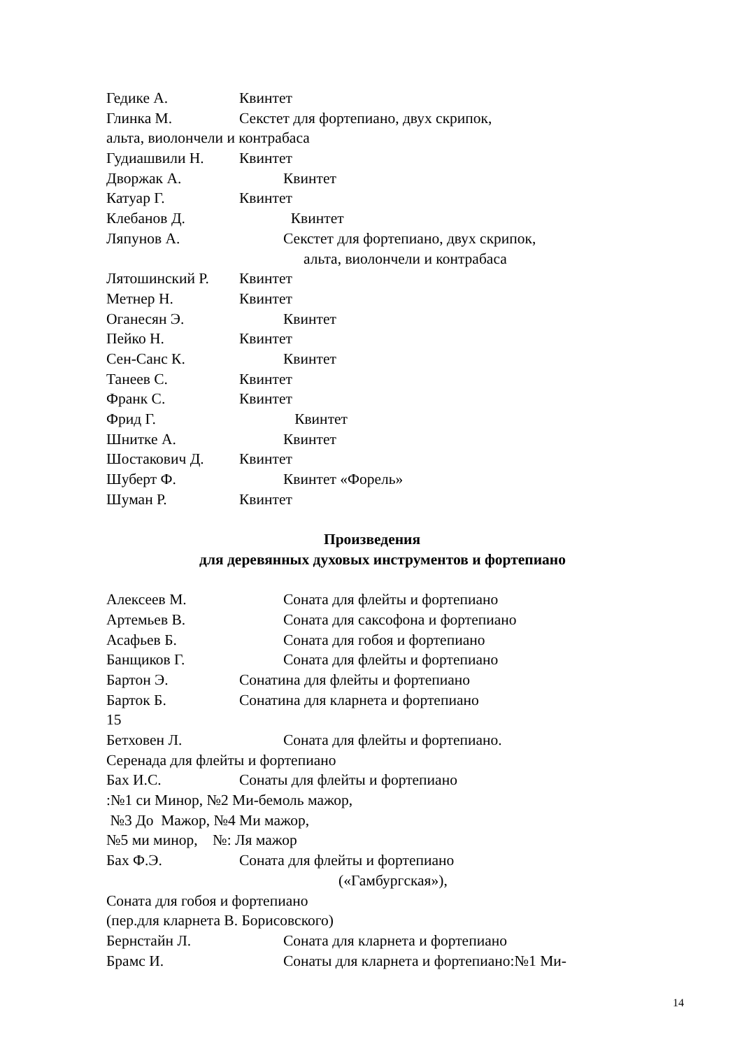Гедике А. Квинтет
Глинка М. Секстет для фортепиано, двух скрипок,
альта, виолончели и контрабаса
Гудиашвили Н. Квинтет
Дворжак А. Квинтет
Катуар Г. Квинтет
Клебанов Д. Квинтет
Ляпунов А. Секстет для фортепиано, двух скрипок,
альта, виолончели и контрабаса
Лятошинский Р. Квинтет
Метнер Н. Квинтет
Оганесян Э. Квинтет
Пейко Н. Квинтет
Сен-Санс К. Квинтет
Танеев С. Квинтет
Франк С. Квинтет
Фрид Г. Квинтет
Шнитке А. Квинтет
Шостакович Д. Квинтет
Шуберт Ф. Квинтет «Форель»
Шуман Р. Квинтет
Произведения
для деревянных духовых инструментов и фортепиано
Алексеев М. Соната для флейты и фортепиано
Артемьев В. Соната для саксофона и фортепиано
Асафьев Б. Соната для гобоя и фортепиано
Банщиков Г. Соната для флейты и фортепиано
Бартон Э. Сонатина для флейты и фортепиано
Барток Б. Сонатина для кларнета и фортепиано
15
Бетховен Л. Соната для флейты и фортепиано.
Серенада для флейты и фортепиано
Бах И.С. Сонаты для флейты и фортепиано
:№1 си Минор, №2 Ми-бемоль мажор,
№3 До Мажор, №4 Ми мажор,
№5 ми минор, №: Ля мажор
Бах Ф.Э. Соната для флейты и фортепиано
(«Гамбургская»),
Соната для гобоя и фортепиано
(пер.для кларнета В. Борисовского)
Бернстайн Л. Соната для кларнета и фортепиано
Брамс И. Сонаты для кларнета и фортепиано:№1 Ми-
14